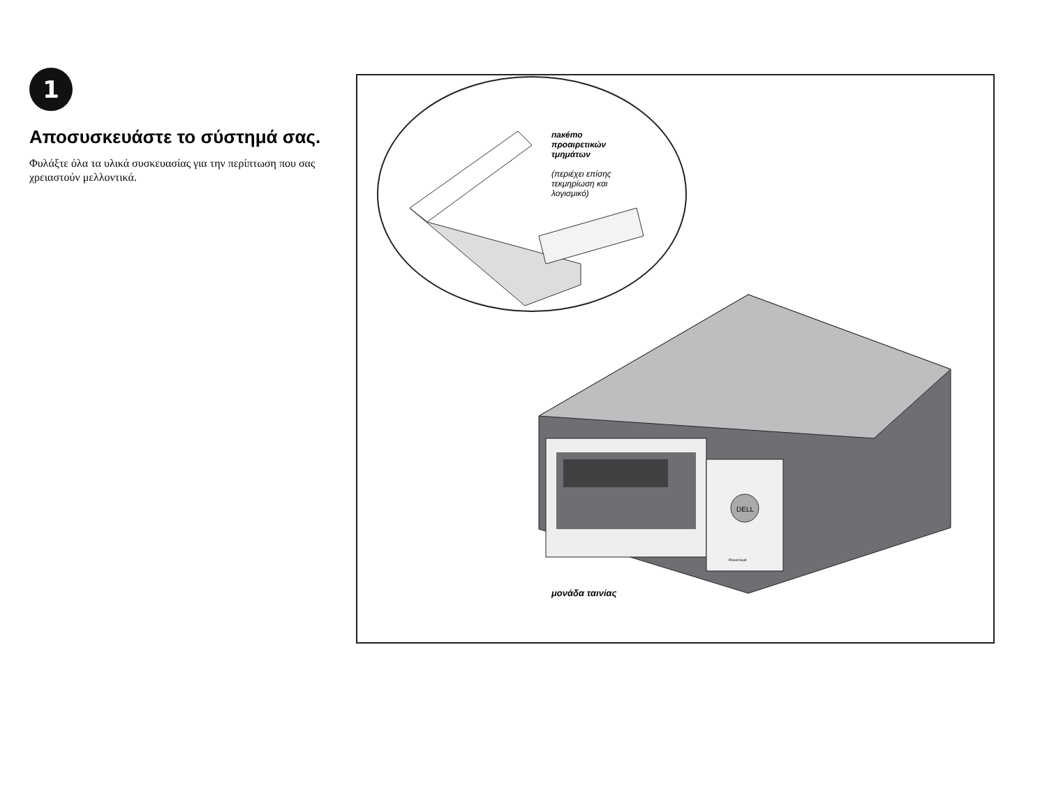1
Αποσυσκευάστε το σύστημά σας.
Φυλάξτε όλα τα υλικά συσκευασίας για την περίπτωση που σας χρειαστούν μελλοντικά.
DELL
PowerVault
пакéто
προαιρετικών
τμημάτων
(περιέχει επίσης
τεκμηρίωση και
λογισμικό)
μονάδα ταινίας